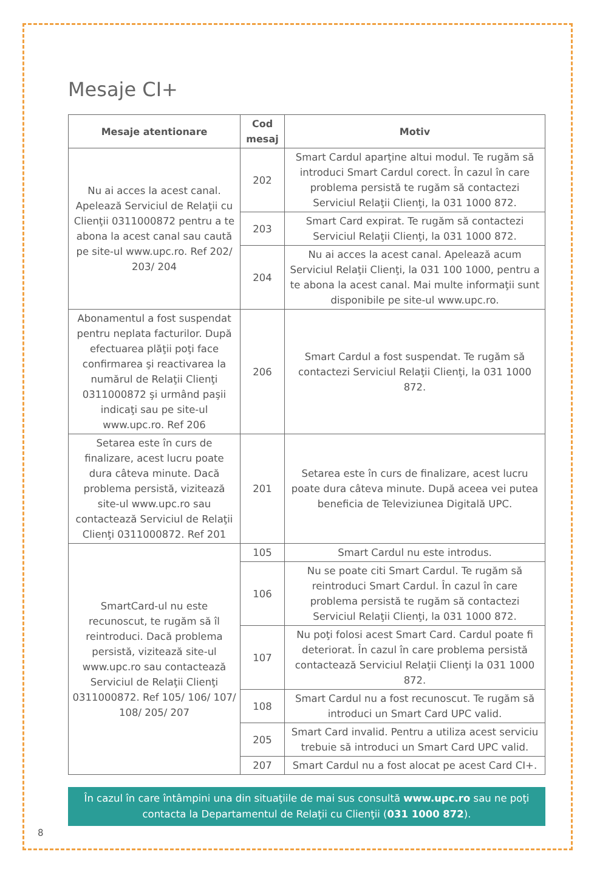Mesaje CI+
| Mesaje atentionare | Cod mesaj | Motiv |
| --- | --- | --- |
| Nu ai acces la acest canal. Apelează Serviciul de Relaţii cu Clienţii 0311000872 pentru a te abona la acest canal sau caută pe site-ul www.upc.ro. Ref 202/ 203/ 204 | 202 | Smart Cardul aparţine altui modul. Te rugăm să introduci Smart Cardul corect. În cazul în care problema persistă te rugăm să contactezi Serviciul Relaţii Clienţi, la 031 1000 872. |
| | 203 | Smart Card expirat. Te rugăm să contactezi Serviciul Relaţii Clienţi, la 031 1000 872. |
| | 204 | Nu ai acces la acest canal. Apelează acum Serviciul Relaţii Clienţi, la 031 100 1000, pentru a te abona la acest canal. Mai multe informaţii sunt disponibile pe site-ul www.upc.ro. |
| Abonamentul a fost suspendat pentru neplata facturilor. După efectuarea plăţii poţi face confirmarea şi reactivarea la numărul de Relaţii Clienţi 0311000872 şi urmând paşii indicaţi sau pe site-ul www.upc.ro. Ref 206 | 206 | Smart Cardul a fost suspendat. Te rugăm să contactezi Serviciul Relaţii Clienţi, la 031 1000 872. |
| Setarea este în curs de finalizare, acest lucru poate dura câteva minute. Dacă problema persistă, vizitează site-ul www.upc.ro sau contactează Serviciul de Relaţii Clienţi 0311000872. Ref 201 | 201 | Setarea este în curs de finalizare, acest lucru poate dura câteva minute. După aceea vei putea beneficia de Televiziunea Digitală UPC. |
| SmartCard-ul nu este recunoscut, te rugăm să îl reintroduci. Dacă problema persistă, vizitează site-ul www.upc.ro sau contactează Serviciul de Relaţii Clienţi 0311000872. Ref 105/ 106/ 107/ 108/ 205/ 207 | 105 | Smart Cardul nu este introdus. |
| | 106 | Nu se poate citi Smart Cardul. Te rugăm să reintroduci Smart Cardul. În cazul în care problema persistă te rugăm să contactezi Serviciul Relaţii Clienţi, la 031 1000 872. |
| | 107 | Nu poţi folosi acest Smart Card. Cardul poate fi deteriorat. În cazul în care problema persistă contactează Serviciul Relaţii Clienţi la 031 1000 872. |
| | 108 | Smart Cardul nu a fost recunoscut. Te rugăm să introduci un Smart Card UPC valid. |
| | 205 | Smart Card invalid. Pentru a utiliza acest serviciu trebuie să introduci un Smart Card UPC valid. |
| | 207 | Smart Cardul nu a fost alocat pe acest Card CI+. |
În cazul în care întâmpini una din situaţiile de mai sus consultă www.upc.ro sau ne poţi contacta la Departamentul de Relaţii cu Clienţii (031 1000 872).
8